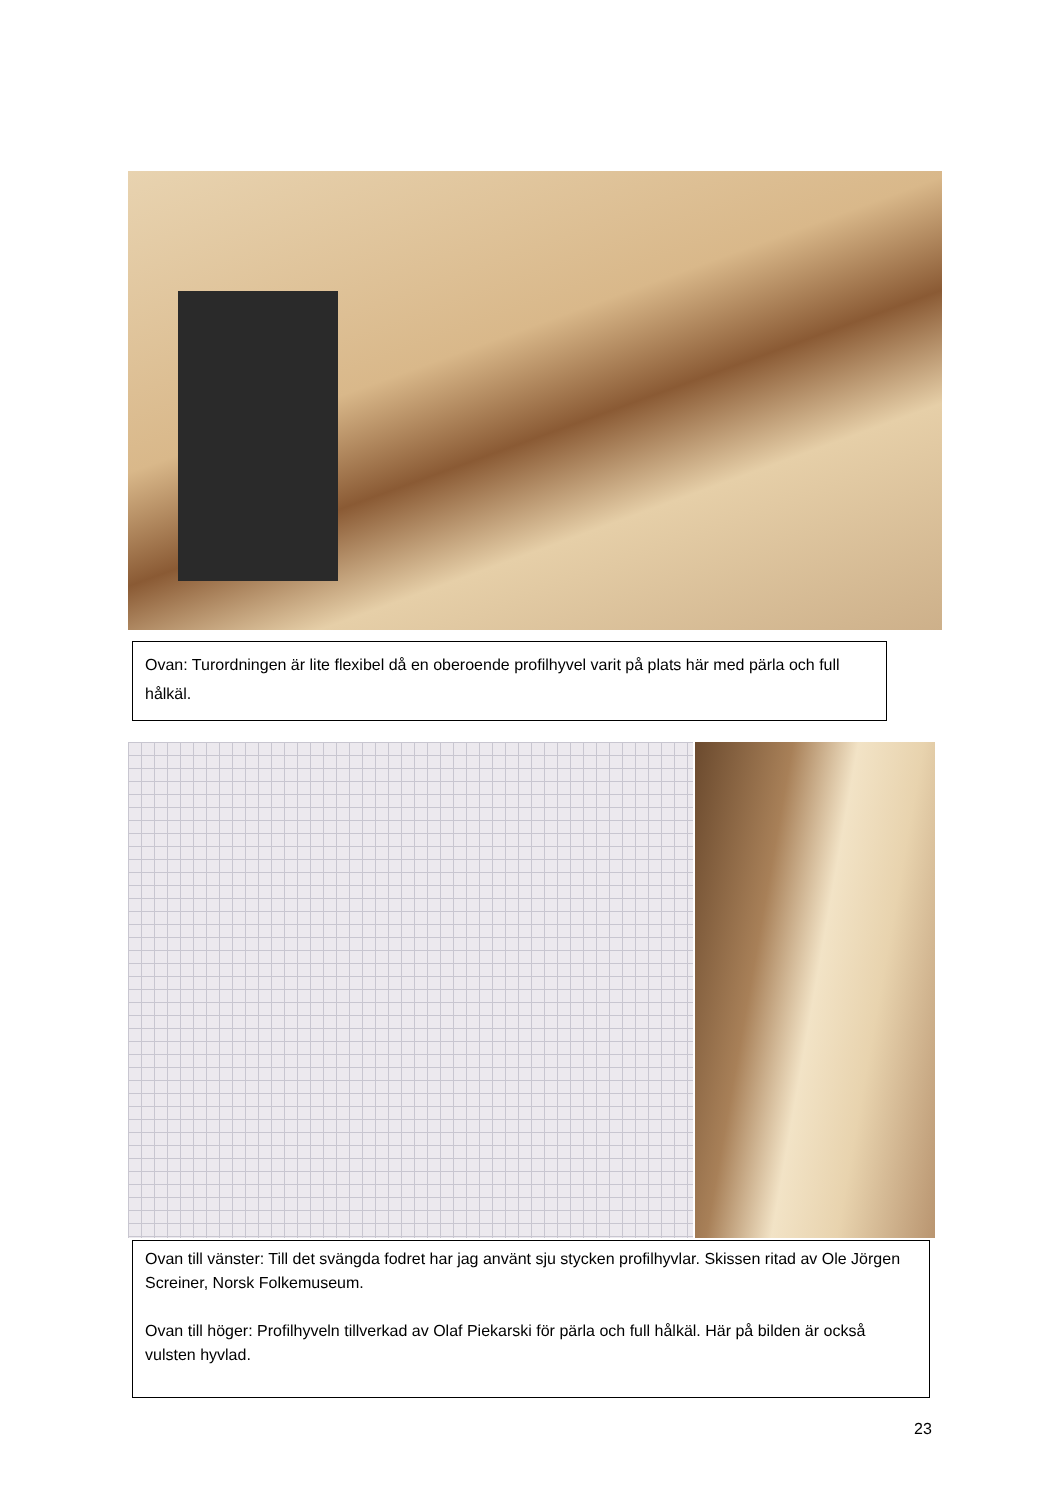Ovan: Turordningen är lite flexibel då en oberoende profilhyvel varit på plats här med pärla och full hålkäl.
Ovan till vänster: Till det svängda fodret har jag använt sju stycken profilhyvlar. Skissen ritad av Ole Jörgen Screiner, Norsk Folkemuseum.
Ovan till höger: Profilhyveln tillverkad av Olaf Piekarski för pärla och full hålkäl. Här på bilden är också vulsten hyvlad.
23